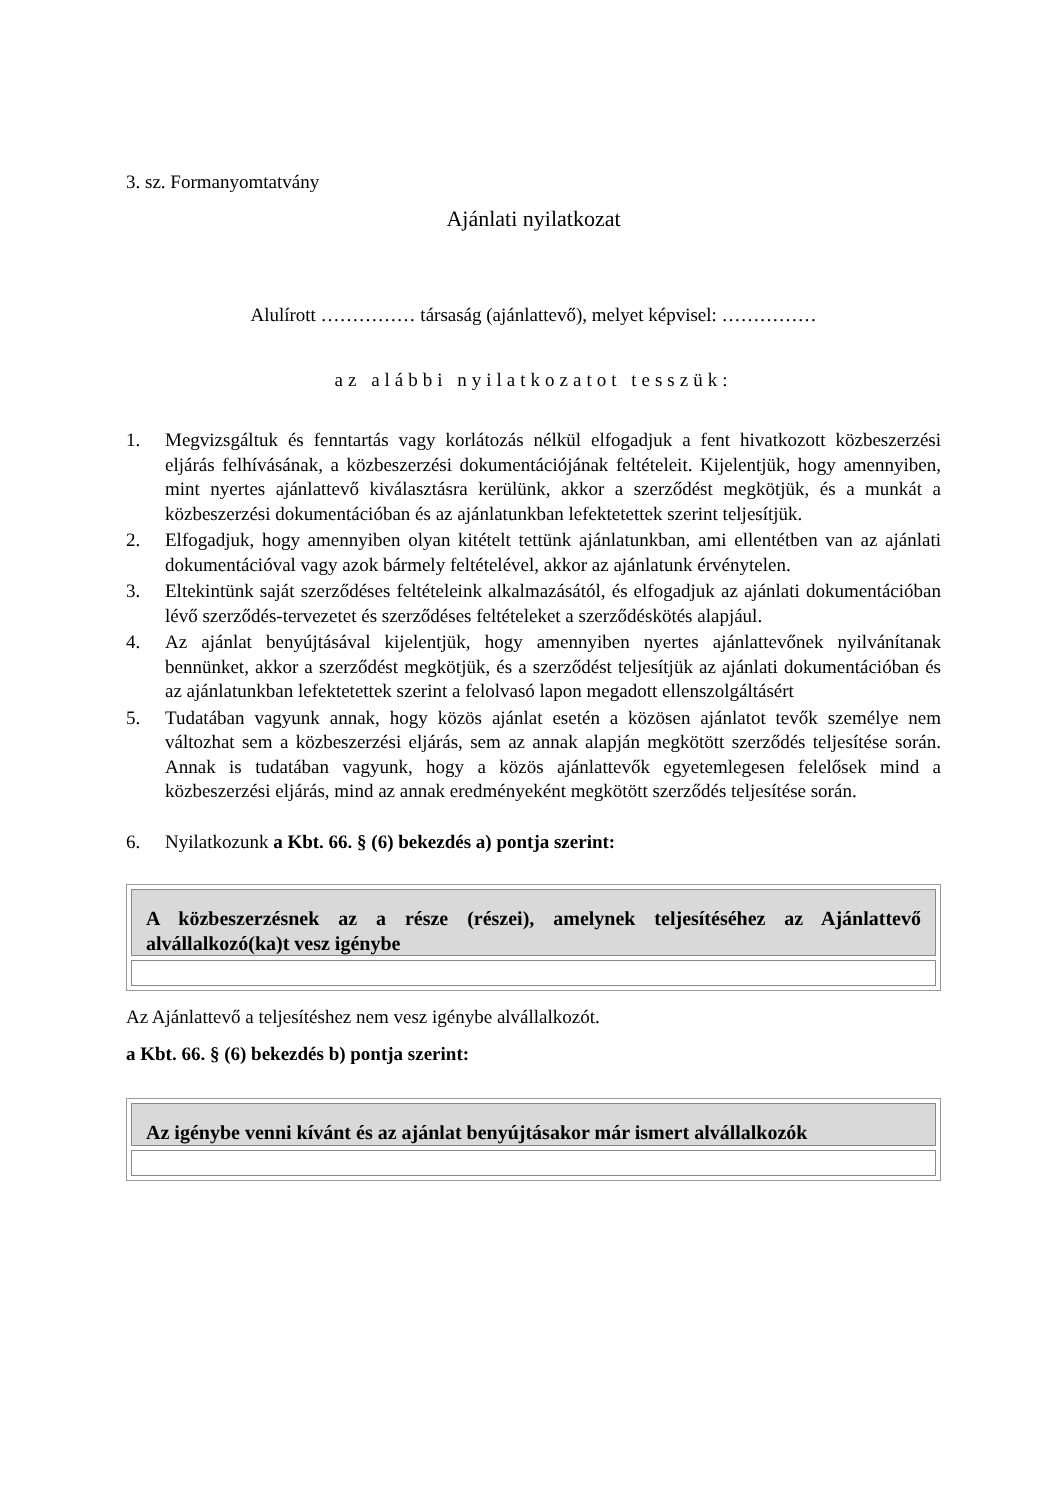3. sz. Formanyomtatvány
Ajánlati nyilatkozat
Alulírott …………… társaság (ajánlattevő), melyet képvisel: ……………
az alábbi nyilatkozatot tesszük:
1. Megvizsgáltuk és fenntartás vagy korlátozás nélkül elfogadjuk a fent hivatkozott közbeszerzési eljárás felhívásának, a közbeszerzési dokumentációjának feltételeit. Kijelentjük, hogy amennyiben, mint nyertes ajánlattevő kiválasztásra kerülünk, akkor a szerződést megkötjük, és a munkát a közbeszerzési dokumentációban és az ajánlatunkban lefektetettek szerint teljesítjük.
2. Elfogadjuk, hogy amennyiben olyan kitételt tettünk ajánlatunkban, ami ellentétben van az ajánlati dokumentációval vagy azok bármely feltételével, akkor az ajánlatunk érvénytelen.
3. Eltekintünk saját szerződéses feltételeink alkalmazásától, és elfogadjuk az ajánlati dokumentációban lévő szerződés-tervezetet és szerződéses feltételeket a szerződéskötés alapjául.
4. Az ajánlat benyújtásával kijelentjük, hogy amennyiben nyertes ajánlattevőnek nyilvánítanak bennünket, akkor a szerződést megkötjük, és a szerződést teljesítjük az ajánlati dokumentációban és az ajánlatunkban lefektetettek szerint a felolvasó lapon megadott ellenszolgáltásért
5. Tudatában vagyunk annak, hogy közös ajánlat esetén a közösen ajánlatot tevők személye nem változhat sem a közbeszerzési eljárás, sem az annak alapján megkötött szerződés teljesítése során. Annak is tudatában vagyunk, hogy a közös ajánlattevők egyetemlegesen felelősek mind a közbeszerzési eljárás, mind az annak eredményeként megkötött szerződés teljesítése során.
6. Nyilatkozunk a Kbt. 66. § (6) bekezdés a) pontja szerint:
| A közbeszerzésnek az a része (részei), amelynek teljesítéséhez az Ajánlattevő alvállalkozó(ka)t vesz igénybe |
| --- |
Az Ajánlattevő a teljesítéshez nem vesz igénybe alvállalkozót.
a Kbt. 66. § (6) bekezdés b) pontja szerint:
| Az igénybe venni kívánt és az ajánlat benyújtásakor már ismert alvállalkozók |
| --- |